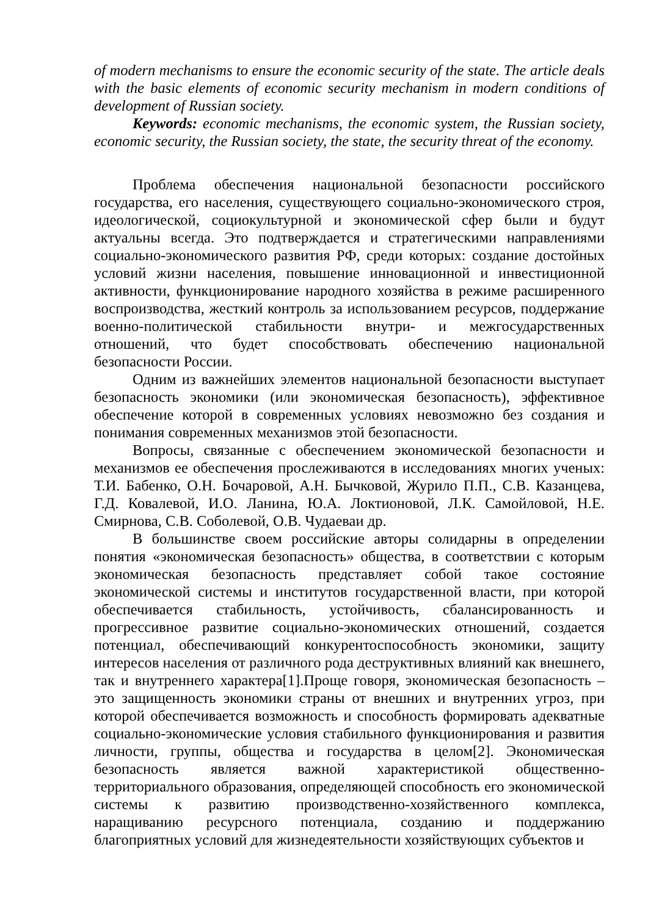of modern mechanisms to ensure the economic security of the state. The article deals with the basic elements of economic security mechanism in modern conditions of development of Russian society.
Keywords: economic mechanisms, the economic system, the Russian society, economic security, the Russian society, the state, the security threat of the economy.
Проблема обеспечения национальной безопасности российского государства, его населения, существующего социально-экономического строя, идеологической, социокультурной и экономической сфер были и будут актуальны всегда. Это подтверждается и стратегическими направлениями социально-экономического развития РФ, среди которых: создание достойных условий жизни населения, повышение инновационной и инвестиционной активности, функционирование народного хозяйства в режиме расширенного воспроизводства, жесткий контроль за использованием ресурсов, поддержание военно-политической стабильности внутри- и межгосударственных отношений, что будет способствовать обеспечению национальной безопасности России.
Одним из важнейших элементов национальной безопасности выступает безопасность экономики (или экономическая безопасность), эффективное обеспечение которой в современных условиях невозможно без создания и понимания современных механизмов этой безопасности.
Вопросы, связанные с обеспечением экономической безопасности и механизмов ее обеспечения прослеживаются в исследованиях многих ученых: Т.И. Бабенко, О.Н. Бочаровой, А.Н. Бычковой, Журило П.П., С.В. Казанцева, Г.Д. Ковалевой, И.О. Ланина, Ю.А. Локтионовой, Л.К. Самойловой, Н.Е. Смирнова, С.В. Соболевой, О.В. Чудаеваи др.
В большинстве своем российские авторы солидарны в определении понятия «экономическая безопасность» общества, в соответствии с которым экономическая безопасность представляет собой такое состояние экономической системы и институтов государственной власти, при которой обеспечивается стабильность, устойчивость, сбалансированность и прогрессивное развитие социально-экономических отношений, создается потенциал, обеспечивающий конкурентоспособность экономики, защиту интересов населения от различного рода деструктивных влияний как внешнего, так и внутреннего характера[1].Проще говоря, экономическая безопасность – это защищенность экономики страны от внешних и внутренних угроз, при которой обеспечивается возможность и способность формировать адекватные социально-экономические условия стабильного функционирования и развития личности, группы, общества и государства в целом[2]. Экономическая безопасность является важной характеристикой общественно-территориального образования, определяющей способность его экономической системы к развитию производственно-хозяйственного комплекса, наращиванию ресурсного потенциала, созданию и поддержанию благоприятных условий для жизнедеятельности хозяйствующих субъектов и